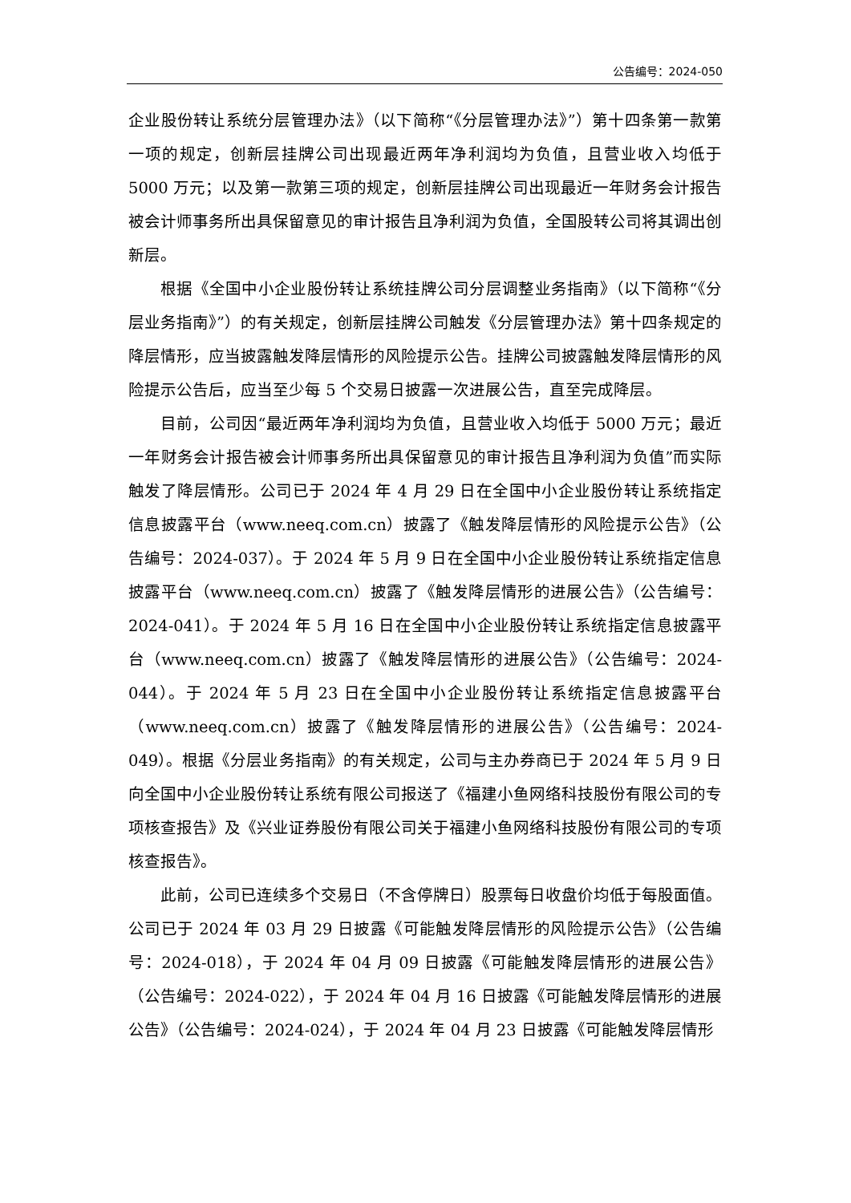公告编号：2024-050
企业股份转让系统分层管理办法》（以下简称“《分层管理办法》”）第十四条第一款第一项的规定，创新层挂牌公司出现最近两年净利润均为负值，且营业收入均低于 5000 万元；以及第一款第三项的规定，创新层挂牌公司出现最近一年财务会计报告被会计师事务所出具保留意见的审计报告且净利润为负值，全国股转公司将其调出创新层。
根据《全国中小企业股份转让系统挂牌公司分层调整业务指南》（以下简称“《分层业务指南》”）的有关规定，创新层挂牌公司触发《分层管理办法》第十四条规定的降层情形，应当披露触发降层情形的风险提示公告。挂牌公司披露触发降层情形的风险提示公告后，应当至少每 5 个交易日披露一次进展公告，直至完成降层。
目前，公司因“最近两年净利润均为负值，且营业收入均低于 5000 万元；最近一年财务会计报告被会计师事务所出具保留意见的审计报告且净利润为负值”而实际触发了降层情形。公司已于 2024 年 4 月 29 日在全国中小企业股份转让系统指定信息披露平台（www.neeq.com.cn）披露了《触发降层情形的风险提示公告》（公告编号：2024-037）。于 2024 年 5 月 9 日在全国中小企业股份转让系统指定信息披露平台（www.neeq.com.cn）披露了《触发降层情形的进展公告》（公告编号：2024-041）。于 2024 年 5 月 16 日在全国中小企业股份转让系统指定信息披露平台（www.neeq.com.cn）披露了《触发降层情形的进展公告》（公告编号：2024-044）。于 2024 年 5 月 23 日在全国中小企业股份转让系统指定信息披露平台（www.neeq.com.cn）披露了《触发降层情形的进展公告》（公告编号：2024-049）。根据《分层业务指南》的有关规定，公司与主办券商已于 2024 年 5 月 9 日向全国中小企业股份转让系统有限公司报送了《福建小鱼网络科技股份有限公司的专项核查报告》及《兴业证券股份有限公司关于福建小鱼网络科技股份有限公司的专项核查报告》。
此前，公司已连续多个交易日（不含停牌日）股票每日收盘价均低于每股面值。公司已于 2024 年 03 月 29 日披露《可能触发降层情形的风险提示公告》（公告编号：2024-018），于 2024 年 04 月 09 日披露《可能触发降层情形的进展公告》（公告编号：2024-022），于 2024 年 04 月 16 日披露《可能触发降层情形的进展公告》（公告编号：2024-024），于 2024 年 04 月 23 日披露《可能触发降层情形